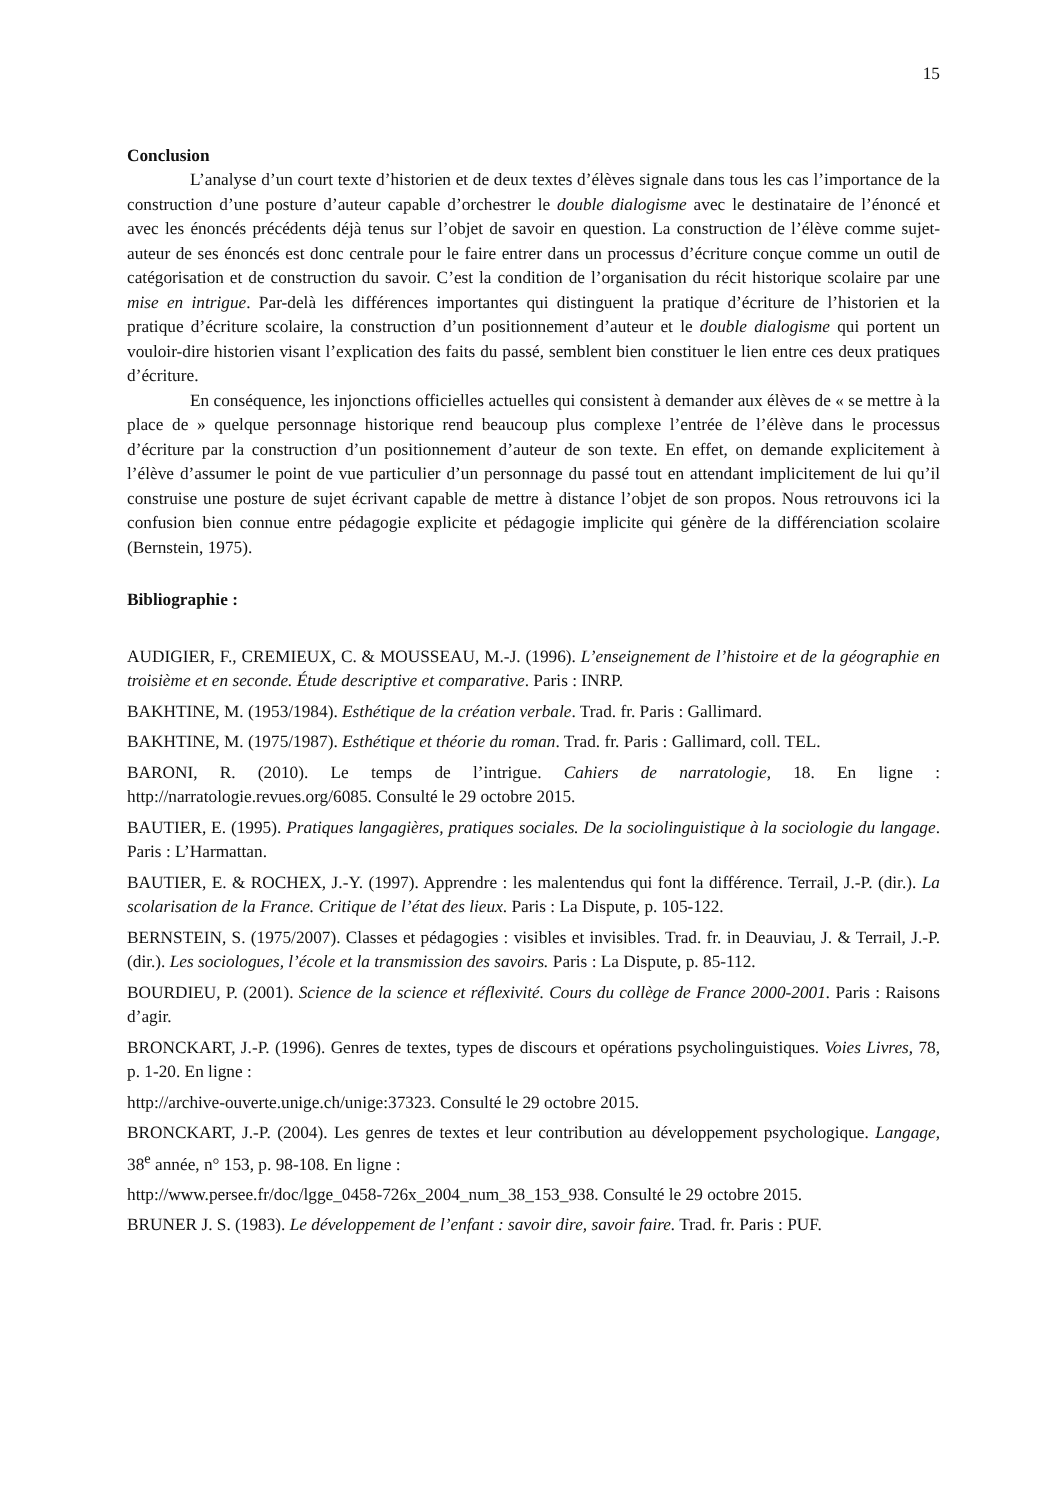15
Conclusion
L’analyse d’un court texte d’historien et de deux textes d’élèves signale dans tous les cas l’importance de la construction d’une posture d’auteur capable d’orchestrer le double dialogisme avec le destinataire de l’énoncé et avec les énoncés précédents déjà tenus sur l’objet de savoir en question. La construction de l’élève comme sujet-auteur de ses énoncés est donc centrale pour le faire entrer dans un processus d’écriture conçue comme un outil de catégorisation et de construction du savoir. C’est la condition de l’organisation du récit historique scolaire par une mise en intrigue. Par-delà les différences importantes qui distinguent la pratique d’écriture de l’historien et la pratique d’écriture scolaire, la construction d’un positionnement d’auteur et le double dialogisme qui portent un vouloir-dire historien visant l’explication des faits du passé, semblent bien constituer le lien entre ces deux pratiques d’écriture.
En conséquence, les injonctions officielles actuelles qui consistent à demander aux élèves de « se mettre à la place de » quelque personnage historique rend beaucoup plus complexe l’entrée de l’élève dans le processus d’écriture par la construction d’un positionnement d’auteur de son texte. En effet, on demande explicitement à l’élève d’assumer le point de vue particulier d’un personnage du passé tout en attendant implicitement de lui qu’il construise une posture de sujet écrivant capable de mettre à distance l’objet de son propos. Nous retrouvons ici la confusion bien connue entre pédagogie explicite et pédagogie implicite qui génère de la différenciation scolaire (Bernstein, 1975).
Bibliographie :
AUDIGIER, F., CREMIEUX, C. & MOUSSEAU, M.-J. (1996). L’enseignement de l’histoire et de la géographie en troisième et en seconde. Étude descriptive et comparative. Paris : INRP.
BAKHTINE, M. (1953/1984). Esthétique de la création verbale. Trad. fr. Paris : Gallimard.
BAKHTINE, M. (1975/1987). Esthétique et théorie du roman. Trad. fr. Paris : Gallimard, coll. TEL.
BARONI, R. (2010). Le temps de l’intrigue. Cahiers de narratologie, 18. En ligne : http://narratologie.revues.org/6085. Consulté le 29 octobre 2015.
BAUTIER, E. (1995). Pratiques langagières, pratiques sociales. De la sociolinguistique à la sociologie du langage. Paris : L’Harmattan.
BAUTIER, E. & ROCHEX, J.-Y. (1997). Apprendre : les malentendus qui font la différence. Terrail, J.-P. (dir.). La scolarisation de la France. Critique de l’état des lieux. Paris : La Dispute, p. 105-122.
BERNSTEIN, S. (1975/2007). Classes et pédagogies : visibles et invisibles. Trad. fr. in Deauviau, J. & Terrail, J.-P. (dir.). Les sociologues, l’école et la transmission des savoirs. Paris : La Dispute, p. 85-112.
BOURDIEU, P. (2001). Science de la science et réflexivité. Cours du collège de France 2000-2001. Paris : Raisons d’agir.
BRONCKART, J.-P. (1996). Genres de textes, types de discours et opérations psycholinguistiques. Voies Livres, 78, p. 1-20. En ligne :
http://archive-ouverte.unige.ch/unige:37323. Consulté le 29 octobre 2015.
BRONCKART, J.-P. (2004). Les genres de textes et leur contribution au développement psychologique. Langage, 38<sup>e</sup> année, n° 153, p. 98-108. En ligne :
http://www.persee.fr/doc/lgge_0458-726x_2004_num_38_153_938. Consulté le 29 octobre 2015.
BRUNER J. S. (1983). Le développement de l’enfant : savoir dire, savoir faire. Trad. fr. Paris : PUF.